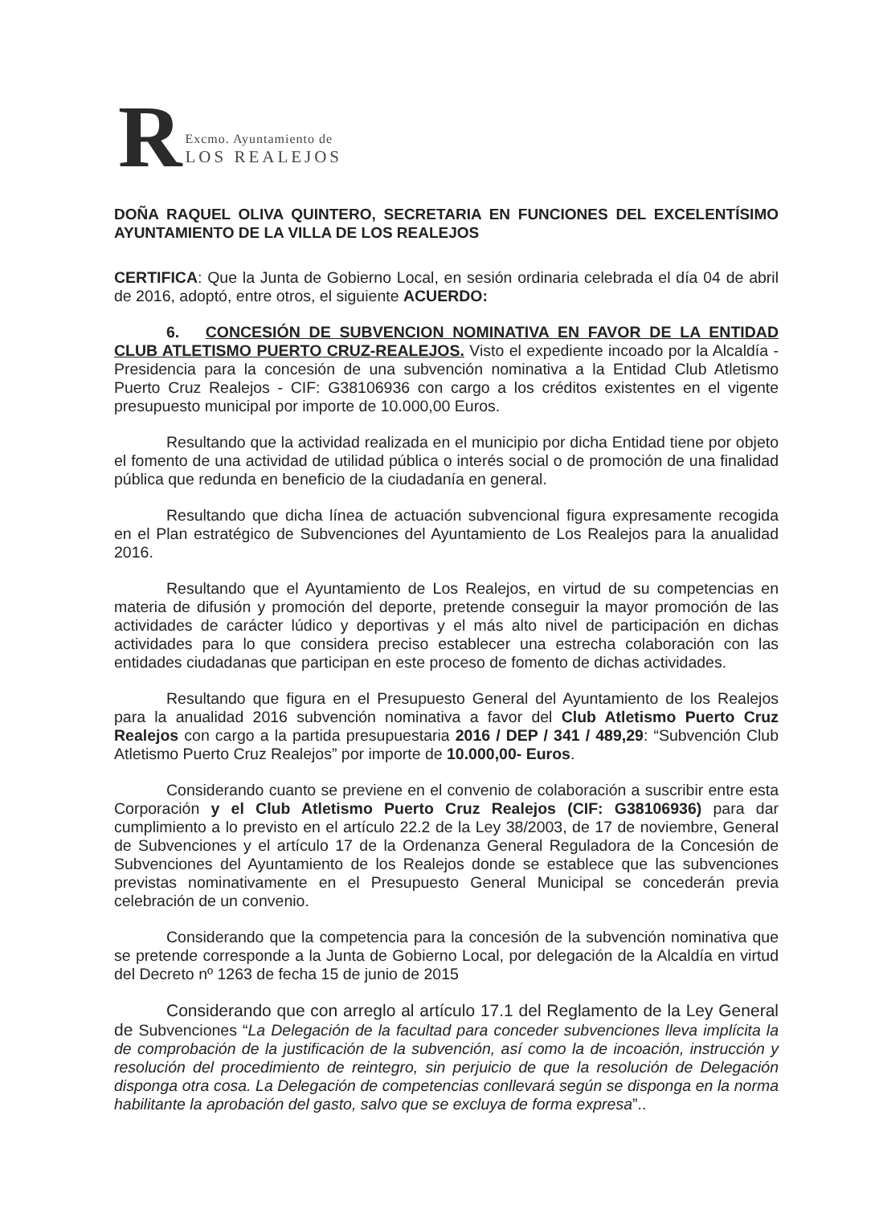R
Excmo. Ayuntamiento de
LOS REALEJOS
DOÑA RAQUEL OLIVA QUINTERO, SECRETARIA EN FUNCIONES DEL EXCELENTÍSIMO AYUNTAMIENTO DE LA VILLA DE LOS REALEJOS
CERTIFICA: Que la Junta de Gobierno Local, en sesión ordinaria celebrada el día 04 de abril de 2016, adoptó, entre otros, el siguiente ACUERDO:
6. CONCESIÓN DE SUBVENCION NOMINATIVA EN FAVOR DE LA ENTIDAD CLUB ATLETISMO PUERTO CRUZ-REALEJOS. Visto el expediente incoado por la Alcaldía - Presidencia para la concesión de una subvención nominativa a la Entidad Club Atletismo Puerto Cruz Realejos - CIF: G38106936 con cargo a los créditos existentes en el vigente presupuesto municipal por importe de 10.000,00 Euros.
Resultando que la actividad realizada en el municipio por dicha Entidad tiene por objeto el fomento de una actividad de utilidad pública o interés social o de promoción de una finalidad pública que redunda en beneficio de la ciudadanía en general.
Resultando que dicha línea de actuación subvencional figura expresamente recogida en el Plan estratégico de Subvenciones del Ayuntamiento de Los Realejos para la anualidad 2016.
Resultando que el Ayuntamiento de Los Realejos, en virtud de su competencias en materia de difusión y promoción del deporte, pretende conseguir la mayor promoción de las actividades de carácter lúdico y deportivas y el más alto nivel de participación en dichas actividades para lo que considera preciso establecer una estrecha colaboración con las entidades ciudadanas que participan en este proceso de fomento de dichas actividades.
Resultando que figura en el Presupuesto General del Ayuntamiento de los Realejos para la anualidad 2016 subvención nominativa a favor del Club Atletismo Puerto Cruz Realejos con cargo a la partida presupuestaria 2016 / DEP / 341 / 489,29: “Subvención Club Atletismo Puerto Cruz Realejos” por importe de 10.000,00- Euros.
Considerando cuanto se previene en el convenio de colaboración a suscribir entre esta Corporación y el Club Atletismo Puerto Cruz Realejos (CIF: G38106936) para dar cumplimiento a lo previsto en el artículo 22.2 de la Ley 38/2003, de 17 de noviembre, General de Subvenciones y el artículo 17 de la Ordenanza General Reguladora de la Concesión de Subvenciones del Ayuntamiento de los Realejos donde se establece que las subvenciones previstas nominativamente en el Presupuesto General Municipal se concederán previa celebración de un convenio.
Considerando que la competencia para la concesión de la subvención nominativa que se pretende corresponde a la Junta de Gobierno Local, por delegación de la Alcaldía en virtud del Decreto nº 1263 de fecha 15 de junio de 2015
Considerando que con arreglo al artículo 17.1 del Reglamento de la Ley General de Subvenciones “La Delegación de la facultad para conceder subvenciones lleva implícita la de comprobación de la justificación de la subvención, así como la de incoación, instrucción y resolución del procedimiento de reintegro, sin perjuicio de que la resolución de Delegación disponga otra cosa. La Delegación de competencias conllevará según se disponga en la norma habilitante la aprobación del gasto, salvo que se excluya de forma expresa”..